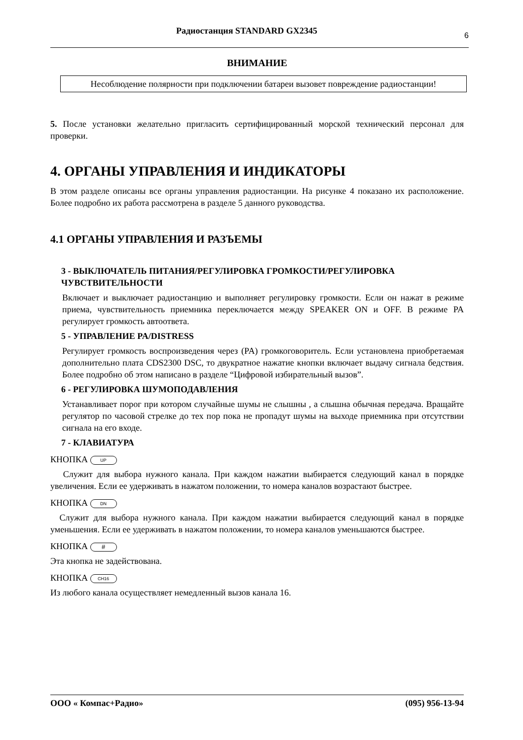Радиостанция STANDARD GX2345 6
ВНИМАНИЕ
Несоблюдение полярности при подключении батареи вызовет повреждение радиостанции!
5. После установки желательно пригласить сертифицированный морской технический персонал для проверки.
4. ОРГАНЫ УПРАВЛЕНИЯ И ИНДИКАТОРЫ
В этом разделе описаны все органы управления радиостанции. На рисунке 4 показано их расположение. Более подробно их работа рассмотрена в разделе 5 данного руководства.
4.1 ОРГАНЫ УПРАВЛЕНИЯ И РАЗЪЕМЫ
3 - ВЫКЛЮЧАТЕЛЬ ПИТАНИЯ/РЕГУЛИРОВКА ГРОМКОСТИ/РЕГУЛИРОВКА ЧУВСТВИТЕЛЬНОСТИ
Включает и выключает радиостанцию и выполняет регулировку громкости. Если он нажат в режиме приема, чувствительность приемника переключается между SPEAKER ON и OFF. В режиме PA регулирует громкость автоответа.
5 - УПРАВЛЕНИЕ PA/DISTRESS
Регулирует громкость воспроизведения через (PA) громкоговоритель. Если установлена приобретаемая дополнительно плата CDS2300 DSC, то двукратное нажатие кнопки включает выдачу сигнала бедствия. Более подробно об этом написано в разделе “Цифровой избирательный вызов”.
6 - РЕГУЛИРОВКА ШУМОПОДАВЛЕНИЯ
Устанавливает порог при котором случайные шумы не слышны , а слышна обычная передача. Вращайте регулятор по часовой стрелке до тех пор пока не пропадут шумы на выходе приемника при отсутствии сигнала на его входе.
7 - КЛАВИАТУРА
КНОПКА UP
Служит для выбора нужного канала. При каждом нажатии выбирается следующий канал в порядке увеличения. Если ее удерживать в нажатом положении, то номера каналов возрастают быстрее.
КНОПКА DN
Служит для выбора нужного канала. При каждом нажатии выбирается следующий канал в порядке уменьшения. Если ее удерживать в нажатом положении, то номера каналов уменьшаются быстрее.
КНОПКА #
Эта кнопка не задействована.
КНОПКА CH16
Из любого канала осуществляет немедленный вызов канала 16.
ООО « Компас+Радио» (095) 956-13-94